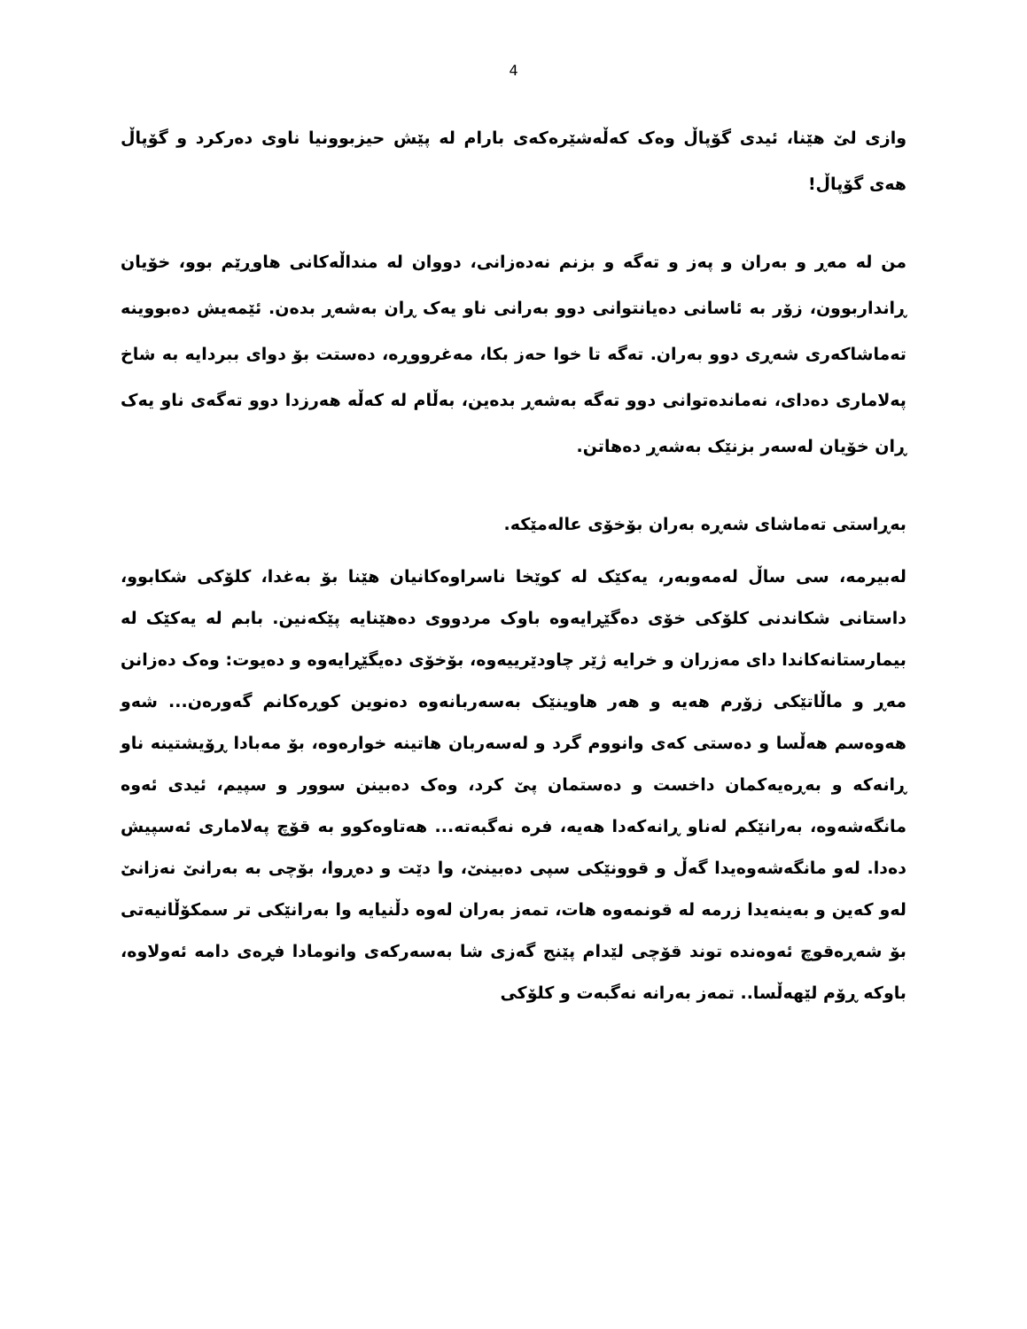4
وازی لێ هێنا، ئیدی گۆپاڵ وەک کەڵەشێرەکەی بارام لە پێش حیزبوونیا ناوی دەرکرد و گۆپاڵ هەی گۆپاڵ!
من لە مەڕ و بەران و پەز و تەگە و بزنم نەدەزانی، دووان لە منداڵەکانی هاوڕێم بوو، خۆیان ڕانداربوون، زۆر بە ئاسانی دەیانتوانی دوو بەرانی ناو یەک ڕان بەشەڕ بدەن. ئێمەیش دەبووینە تەماشاکەری شەڕی دوو بەران. تەگە تا خوا حەز بکا، مەغرووڕە، دەستت بۆ دوای ببردایە بە شاخ پەلاماری دەدای، نەماندەتوانی دوو تەگە بەشەڕ بدەین، بەڵام لە کەڵە هەرزدا دوو تەگەی ناو یەک ڕان خۆیان لەسەر بزنێک بەشەڕ دەهاتن.
بەڕاستی تەماشای شەڕە بەران بۆخۆی عالەمێکە.
لەبیرمە، سی ساڵ لەمەوبەر، یەکێک لە کوێخا ناسراوەکانیان هێنا بۆ بەغدا، کلۆکی شکابوو، داستانی شکاندنی کلۆکی خۆی دەگێڕایەوە باوک مردووی دەهێنایە پێکەنین. بابم لە یەکێک لە بیمارستانەکاندا دای مەزران و خرایە ژێر چاودێرییەوە، بۆخۆی دەیگێڕایەوە و دەیوت: وەک دەزانن مەڕ و ماڵاتێکی زۆرم هەیە و هەر هاوینێک بەسەربانەوە دەنوین کوڕەکانم گەورەن... شەو هەوەسم هەڵسا و دەستی کەی وانووم گرد و لەسەربان هاتینە خوارەوە، بۆ مەبادا ڕۆیشتینە ناو ڕانەکە و بەڕەیەکمان داخست و دەستمان پێ کرد، وەک دەبینن سوور و سپیم، ئیدی ئەوە مانگەشەوە، بەرانێکم لەناو ڕانەکەدا هەیە، فرە نەگبەتە... هەتاوەکوو بە قۆچ پەلاماری ئەسپیش دەدا. لەو مانگەشەوەیدا گەڵ و قوونێکی سپی دەبینێ، وا دێت و دەڕوا، بۆچی بە بەرانێ نەزانێ لەو کەین و بەینەیدا زرمە لە قونمەوە هات، تمەز بەران لەوە دڵنیایە وا بەرانێکی تر سمکۆڵانیەتی بۆ شەڕەقوچ ئەوەندە توند قۆچی لێدام پێنج گەزی شا بەسەرکەی وانومادا فڕەی دامە ئەولاوە، باوکە ڕۆم لێهەڵسا.. تمەز بەرانە نەگبەت و کلۆکی